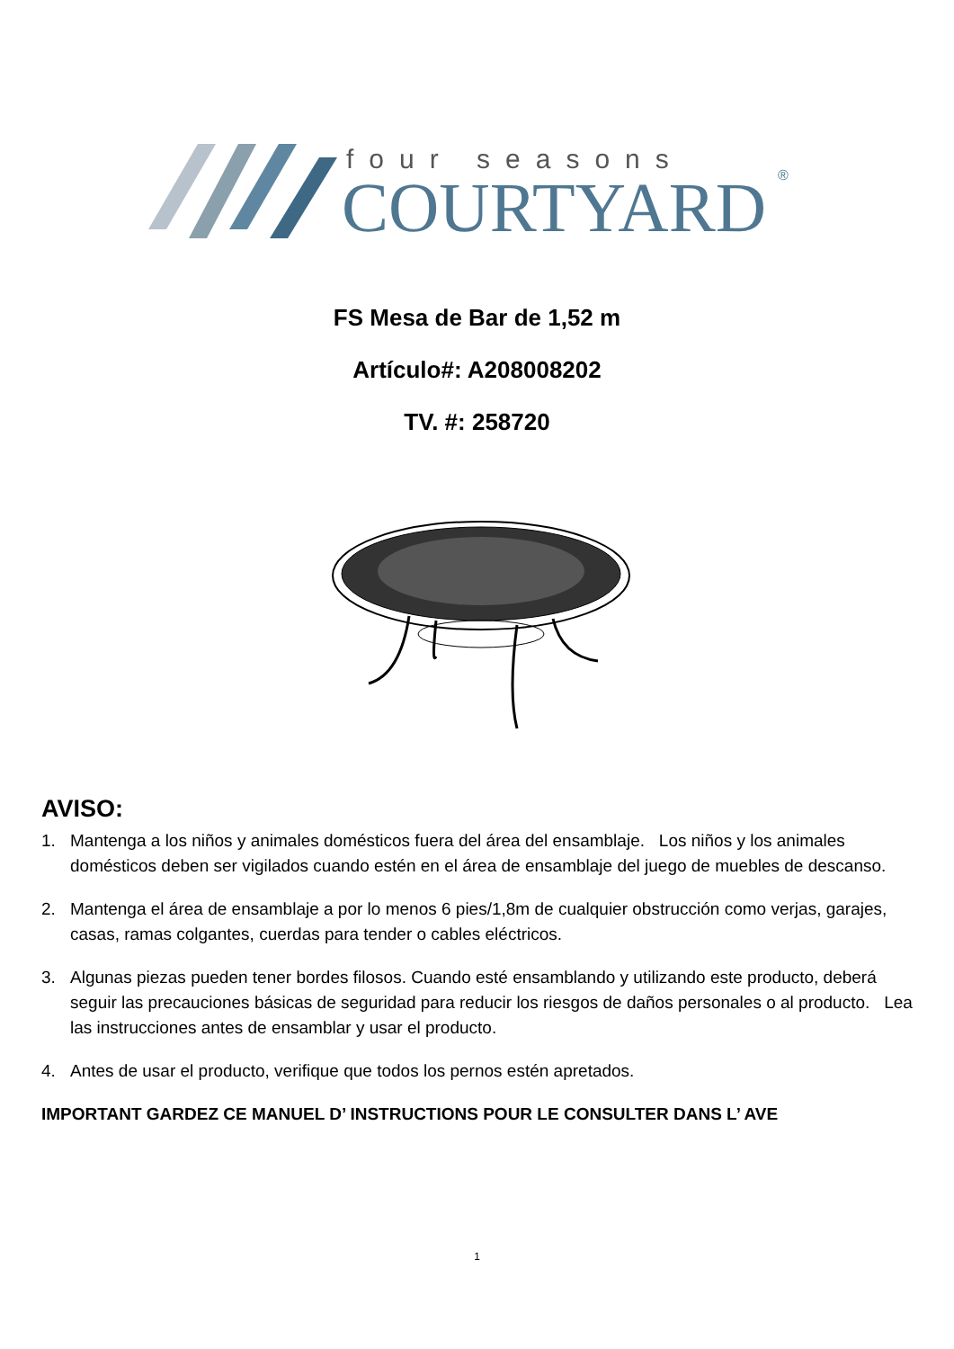four seasons
COURTYARD
®
FS Mesa de Bar de 1,52 m
Artículo#: A208008202
TV. #: 258720
AVISO:
1. Mantenga a los niños y animales domésticos fuera del área del ensamblaje. Los niños y los animales domésticos deben ser vigilados cuando estén en el área de ensamblaje del juego de muebles de descanso.
2. Mantenga el área de ensamblaje a por lo menos 6 pies/1,8m de cualquier obstrucción como verjas, garajes, casas, ramas colgantes, cuerdas para tender o cables eléctricos.
3. Algunas piezas pueden tener bordes filosos. Cuando esté ensamblando y utilizando este producto, deberá seguir las precauciones básicas de seguridad para reducir los riesgos de daños personales o al producto. Lea las instrucciones antes de ensamblar y usar el producto.
4. Antes de usar el producto, verifique que todos los pernos estén apretados.
IMPORTANT GARDEZ CE MANUEL D’ INSTRUCTIONS POUR LE CONSULTER DANS L’ AVE
1